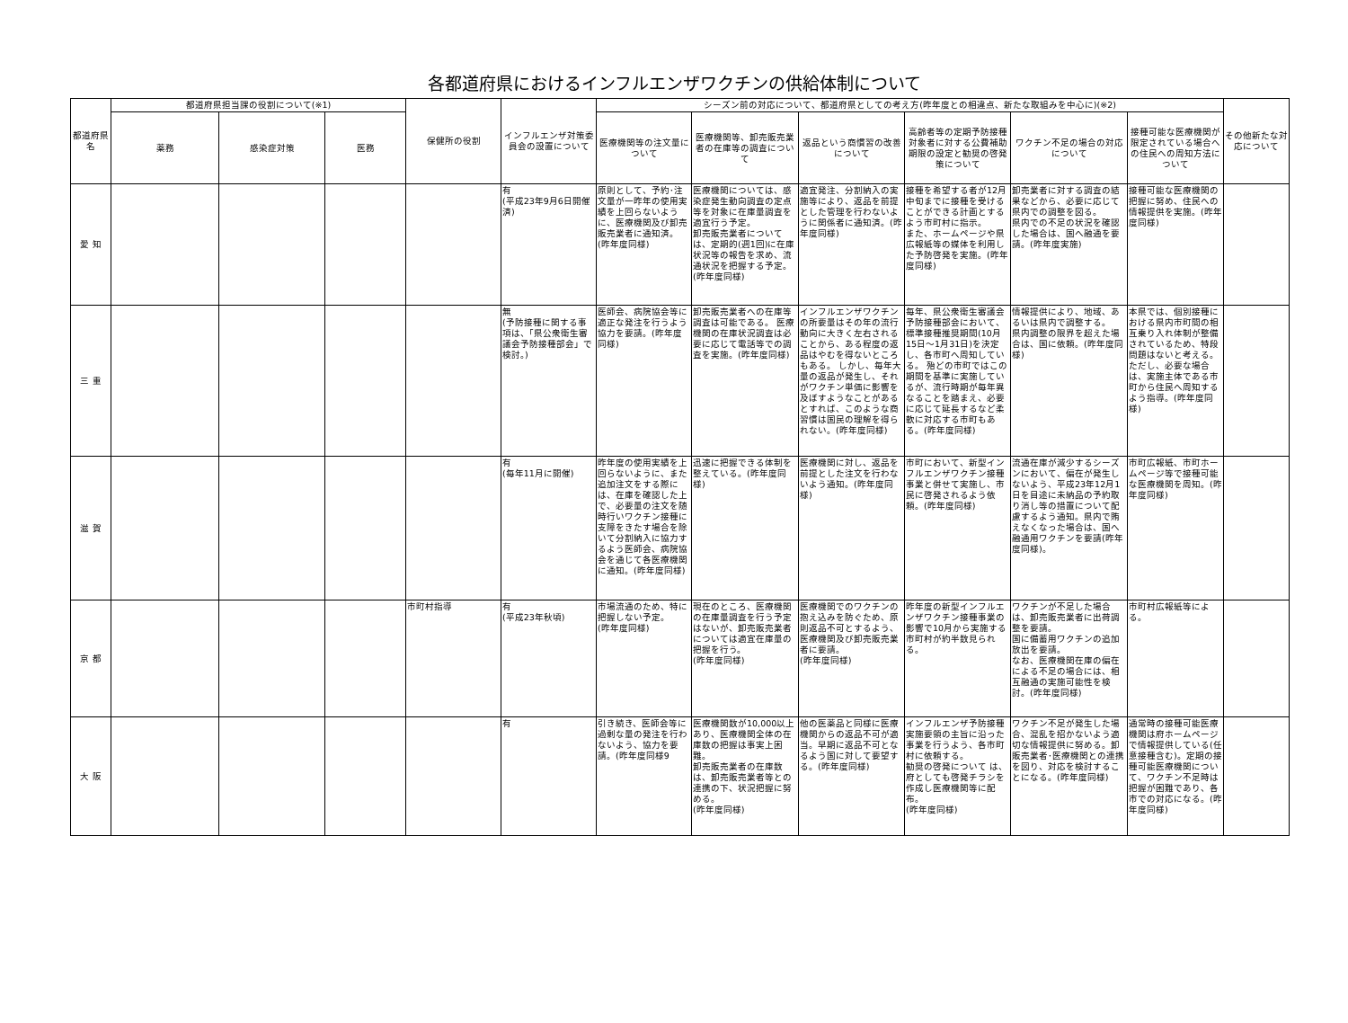各都道府県におけるインフルエンザワクチンの供給体制について
| 都道府県名 | 都道府県担当課の役割について(※1) | | | 保健所の役割 | インフルエンザ対策委員会の設置について | シーズン前の対応について、都道府県としての考え方(昨年度との相違点、新たな取組みを中心に)(※2) | | | | | | その他新たな対応について |
| --- | --- | --- | --- | --- | --- | --- | --- | --- | --- | --- | --- | --- |
| | 薬務 | 感染症対策 | 医務 | | | 医療機関等の注文量について | 医療機関等、卸売販売業者の在庫等の調査について | 返品という商慣習の改善について | 高齢者等の定期予防接種対象者に対する公費補助期限の設定と勧奨の啓発策について | ワクチン不足の場合の対応について | 接種可能な医療機関が限定されている場合への住民への周知方法について | |
| 愛 知 | | | | | 有 (平成23年9月6日開催済) | 原則として、予約･注文量が一昨年の使用実績を上回らないように、医療機関及び卸売販売業者に通知済。(昨年度同様) | 医療機関については、感染症発生動向調査の定点等を対象に在庫量調査を適宜行う予定。 卸売販売業者については、定期的(週1回)に在庫状況等の報告を求め、流通状況を把握する予定。(昨年度同様) | 適宜発注、分割納入の実施等により、返品を前提とした管理を行わないように関係者に通知済。(昨年度同様) | 接種を希望する者が12月中旬までに接種を受けることができる計画とするよう市町村に指示。 また、ホームページや県広報紙等の媒体を利用した予防啓発を実施。(昨年度同様) | 卸売業者に対する調査の結果などから、必要に応じて県内での調整を図る。 県内での不足の状況を確認した場合は、国へ融通を要請。(昨年度実施) | 接種可能な医療機関の把握に努め、住民への情報提供を実施。(昨年度同様) | |
| 三 重 | | | | | 無 (予防接種に関する事項は、「県公衆衛生審議会予防接種部会」で検討。) | 医師会、病院協会等に適正な発注を行うよう協力を要請。(昨年度同様) | 卸売販売業者への在庫等調査は可能である。 医療機関の在庫状況調査は必要に応じて電話等での調査を実施。(昨年度同様) | インフルエンザワクチンの所要量はその年の流行動向に大きく左右されることから、ある程度の返品はやむを得ないところもある。 しかし、毎年大量の返品が発生し、それがワクチン単価に影響を及ぼすようなことがあるとすれば、このような商習慣は国民の理解を得られない。(昨年度同様) | 毎年、県公衆衛生審議会予防接種部会において、標準接種推奨期間(10月15日～1月31日)を決定し、各市町へ周知している。 殆どの市町ではこの期間を基準に実施しているが、流行時期が毎年異なることを踏まえ、必要に応じて延長するなど柔軟に対応する市町もある。(昨年度同様) | 情報提供により、地域、あるいは県内で調整する。 県内調整の限界を超えた場合は、国に依頼。(昨年度同様) | 本県では、個別接種における県内市町間の相互乗り入れ体制が整備されているため、特段問題はないと考える。 ただし、必要な場合は、実施主体である市町から住民へ周知するよう指導。(昨年度同様) | |
| 滋 賀 | | | | | 有 (毎年11月に開催) | 昨年度の使用実績を上回らないように、また追加注文をする際には、在庫を確認した上で、必要量の注文を随時行いワクチン接種に支障をきたす場合を除いて分割納入に協力するよう医師会、病院協会を通じて各医療機関に通知。(昨年度同様) | 迅速に把握できる体制を整えている。(昨年度同様) | 医療機関に対し、返品を前提とした注文を行わないよう通知。(昨年度同様) | 市町において、新型インフルエンザワクチン接種事業と併せて実施し、市民に啓発されるよう依頼。(昨年度同様) | 流通在庫が減少するシーズンにおいて、偏在が発生しないよう、平成23年12月1日を目途に未納品の予約取り消し等の措置について配慮するよう通知。県内で賄えなくなった場合は、国へ融通用ワクチンを要請(昨年度同様)。 | 市町広報紙、市町ホームページ等で接種可能な医療機関を周知。(昨年度同様) | |
| 京 都 | | | | 市町村指導 | 有 (平成23年秋頃) | 市場流通のため、特に把握しない予定。 (昨年度同様) | 現在のところ、医療機関の在庫量調査を行う予定はないが、卸売販売業者については適宜在庫量の把握を行う。 (昨年度同様) | 医療機関でのワクチンの抱え込みを防ぐため、原則返品不可とするよう、医療機関及び卸売販売業者に要請。 (昨年度同様) | 昨年度の新型インフルエンザワクチン接種事業の影響で10月から実施する市町村が約半数見られる。 | ワクチンが不足した場合は、卸売販売業者に出荷調整を要請。 国に備蓄用ワクチンの追加放出を要請。 なお、医療機関在庫の偏在による不足の場合には、相互融通の実施可能性を検討。(昨年度同様) | 市町村広報紙等による。 | |
| 大 阪 | | | | | 有 | 引き続き、医師会等に過剰な量の発注を行わないよう、協力を要請。(昨年度同様9 | 医療機関数が10,000以上あり、医療機関全体の在庫数の把握は事実上困難。 卸売販売業者の在庫数は、卸売販売業者等との連携の下、状況把握に努める。 (昨年度同様) | 他の医薬品と同様に医療機関からの返品不可が適当。早期に返品不可となるよう国に対して要望する。(昨年度同様) | インフルエンザ予防接種実施要領の主旨に沿った事業を行うよう、各市町村に依頼する。 勧奨の啓発について は、府としても啓発チラシを作成し医療機関等に配布。 (昨年度同様) | ワクチン不足が発生した場合、混乱を招かないよう適切な情報提供に努める。卸販売業者･医療機関との連携を図り、対応を検討することになる。(昨年度同様) | 通常時の接種可能医療機関は府ホームページで情報提供している(任意接種含む)。定期の接種可能医療機関について、ワクチン不足時は把握が困難であり、各市での対応になる。(昨年度同様) | |